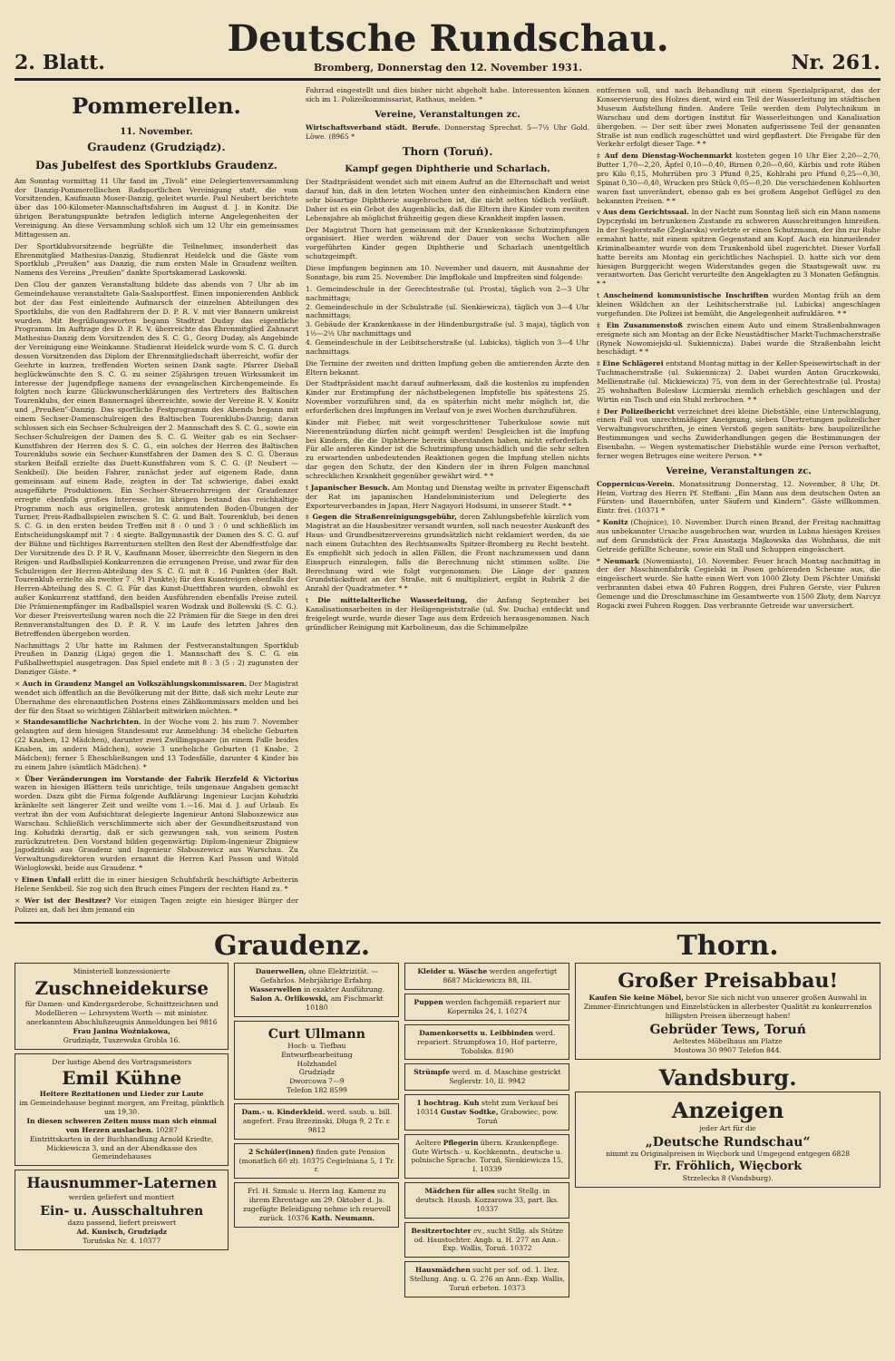2. Blatt.
Deutsche Rundschau.
Bromberg, Donnerstag den 12. November 1931.
Nr. 261.
Pommerellen.
11. November.
Graudenz (Grudziądz).
Das Jubelfest des Sportklubs Graudenz.
Am Sonntag vormittag 11 Uhr fand im „Tivoli“ eine Delegiertenversammlung der Danzig-Pommerellischen Radsportlichen Vereinigung statt, die vom Vorsitzenden, Kaufmann Moser-Danzig, geleitet wurde. Paul Neubert berichtete über das 100-Kilometer-Mannschaftsfahren im August d. J. in Konitz. Die übrigen Beratungspunkte betrafen lediglich interne Angelegenheiten der Vereinigung. An diese Versammlung schloß sich um 12 Uhr ein gemeinsames Mittagessen an.
Der Sportklubvorsitzende begrüßte die Teilnehmer, insonderheit das Ehrenmitglied Mathesius-Danzig, Studienrat Heidelck und die Gäste vom Sportklub „Preußen“ aus Danzig, die zum ersten Male in Graudenz weilten. Namens des Vereins „Preußen“ dankte Sportskamerad Laskowski.
Den Clou der ganzen Veranstaltung bildete das abends von 7 Uhr ab im Gemeindehause veranstaltete Gala-Saalsportfest. Einen imponierenden Anblick bot der das Fest einleitende Aufmarsch der einzelnen Abteilungen des Sportklubs, die von den Radfahrern der D. P. R. V. mit vier Bannern umkreist wurden. Mit Begrüßungsworten begann Stadtrat Duday das eigentliche Programm. Im Auftrage des D. P. R. V. überreichte das Ehrenmitglied Zahnarzt Mathesius-Danzig dem Vorsitzenden des S. C. G., Georg Duday, als Angebinde der Vereinigung eine Weinkanne. Studienrat Heidelck wurde vom S. C. G. durch dessen Vorsitzenden das Diplom der Ehrenmitgliedschaft überreicht, wofür der Geehrte in kurzen, treffenden Worten seinen Dank sagte. Pfarrer Dieball beglückwünschte den S. C. G. zu seiner 25jährigen treuen Wirksamkeit im Interesse der Jugendpflege namens der evangelischen Kirchengemeinde. Es folgten noch kurze Glückwunscherklärungen des Vertreters des Baltischen Tourenklubs, der einen Bannernagel überreichte, sowie der Vereine R. V. Konitz und „Preußen“-Danzig. Das sportliche Festprogramm des Abends begann mit einem Sechser-Damenschulreigen des Baltischen Tourenklubs-Danzig; daran schlossen sich ein Sechser-Schulreigen der 2. Mannschaft des S. C. G., sowie ein Sechser-Schulreigen der Damen des S. C. G. Weiter gab es ein Sechser-Kunstfahren der Herren des S. C. G., ein solches der Herren des Baltischen Tourenklubs sowie ein Sechser-Kunstfahren der Damen des S. C. G. Überaus starken Beifall erzielte das Duett-Kunstfahren vom S. C. G. (P. Neubert — Senkbeil). Die beiden Fahrer, zunächst jeder auf eigenem Rade, dann gemeinsam auf einem Rade, zeigten in der Tat schwierige, dabei exakt ausgeführte Produktionen. Ein Sechser-Steuerrohrreigen der Graudenzer erregte ebenfalls großes Interesse. Im übrigen bestand das reichhaltige Programm noch aus originellen, grotesk anmutenden Boden-Übungen der Turner, Preis-Radballspielen zwischen S. C. G. und Balt. Tourenklub, bei denen S. C. G. in den ersten beiden Treffen mit 8 : 0 und 3 : 0 und schließlich im Entscheidungskampf mit 7 : 4 siegte. Ballgymnastik der Damen des S. C. G. auf der Bühne und tüchtiges Barrenturnen stellten den Rest der Abendfestfolge dar. Der Vorsitzende des D. P. R. V., Kaufmann Moser, überreichte den Siegern in den Reigen- und Radballspiel-Konkurrenzen die errungenen Preise, und zwar für den Schulreigen der Herren-Abteilung des S. C. G. mit 8 . 16 Punkten (der Balt. Tourenklub erzielte als zweiter 7 . 91 Punkte); für den Kunstreigen ebenfalls der Herren-Abteilung des S. C. G. Für das Kunst-Duettfahren wurden, obwohl es außer Konkurrenz stattfand, den beiden Ausführenden ebenfalls Preise zuteil. Die Prämienempfänger im Radballspiel waren Wodzak und Bollewski (S. C. G.). Vor dieser Preisverteilung waren noch die 22 Prämien für die Siege in den drei Rennveranstaltungen des D. P. R. V. im Laufe des letzten Jahres den Betreffenden übergeben worden.
Nachmittags 2 Uhr hatte im Rahmen der Festveranstaltungen Sportklub Preußen in Danzig (Liga) gegen die 1. Mannschaft des S. C. G. ein Fußballwettspiel ausgetragen. Das Spiel endete mit 8 : 3 (5 : 2) zugunsten der Danziger Gäste. *
× Auch in Graudenz Mangel an Volkszählungskommissaren. Der Magistrat wendet sich öffentlich an die Bevölkerung mit der Bitte, daß sich mehr Leute zur Übernahme des ehrenamtlichen Postens eines Zählkommissars melden und bei der für den Staat so wichtigen Zählarbeit mitwirken möchten. *
× Standesamtliche Nachrichten. In der Woche vom 2. bis zum 7. November gelangten auf dem hiesigen Standesamt zur Anmeldung: 34 eheliche Geburten (22 Knaben, 12 Mädchen), darunter zwei Zwillingspaare (in einem Falle beides Knaben, im andern Mädchen), sowie 3 uneheliche Geburten (1 Knabe, 2 Mädchen); ferner 5 Eheschließungen und 13 Todesfälle, darunter 4 Kinder bis zu einem Jahre (sämtlich Mädchen). *
× Über Veränderungen im Vorstande der Fabrik Herzfeld & Victorius waren in hiesigen Blättern teils unrichtige, teils ungenaue Angaben gemacht worden. Dazu gibt die Firma folgende Aufklärung: Ingenieur Lucjan Kołudzki kränkelte seit längerer Zeit und weilte vom 1.—16. Mai d. J. auf Urlaub. Es vertrat ihn der vom Aufsichtsrat delegierte Ingenieur Antoni Słaboszewicz aus Warschau. Schließlich verschlimmerte sich aber der Gesundheitszustand von Ing. Kołudzki derartig, daß er sich gezwungen sah, von seinem Posten zurückzutreten. Den Vorstand bilden gegenwärtig: Diplom-Ingenieur Zbigniew Jagodziński aus Graudenz und Ingenieur Słaboszewicz aus Warschau. Zu Verwaltungsdirektoren wurden ernannt die Herren Karl Passon und Witold Wielogłowski, beide aus Graudenz. *
v Einen Unfall erlitt die in einer hiesigen Schuhfabrik beschäftigte Arbeiterin Helene Senkbeil. Sie zog sich den Bruch eines Fingers der rechten Hand zu. *
× Wer ist der Besitzer? Vor einigen Tagen zeigte ein hiesiger Bürger der Polizei an, daß bei ihm jemand ein
Fahrrad eingestellt und dies bisher nicht abgeholt habe. Interessenten können sich im 1. Polizeikommissariat, Rathaus, melden. *
Vereine, Veranstaltungen zc.
Wirtschaftsverband städt. Berufe. Donnerstag Sprechst. 5—7½ Uhr Gold. Löwe. (8965 *
Thorn (Toruń).
Kampf gegen Diphtherie und Scharlach.
Der Stadtpräsident wendet sich mit einem Aufruf an die Elternschaft und weist darauf hin, daß in den letzten Wochen unter den einheimischen Kindern eine sehr bösartige Diphtherie ausgebrochen ist, die nicht selten tödlich verläuft. Daher ist es ein Gebot des Augenblicks, daß die Eltern ihre Kinder vom zweiten Lebensjahre ab möglichst frühzeitig gegen diese Krankheit impfen lassen.
Der Magistrat Thorn hat gemeinsam mit der Krankenkasse Schutzimpfungen organisiert. Hier werden während der Dauer von sechs Wochen alle vorgeführten Kinder gegen Diphtherie und Scharlach unentgeltlich schutzgeimpft.
Diese Impfungen beginnen am 10. November und dauern, mit Ausnahme der Sonntage, bis zum 25. November. Die Impflokale und Impfzeiten sind folgende:
1. Gemeindeschule in der Gerechtestraße (ul. Prosta), täglich von 2—3 Uhr nachmittags;
2. Gemeindeschule in der Schulstraße (ul. Sienkiewicza), täglich von 3—4 Uhr nachmittags;
3. Gebäude der Krankenkasse in der Hindenburgstraße (ul. 3 maja), täglich von 1½—2½ Uhr nachmittags und
4. Gemeindeschule in der Leibitscherstraße (ul. Lubicka), täglich von 3—4 Uhr nachmittags.
Die Termine der zweiten und dritten Impfung geben die amtierenden Ärzte den Eltern bekannt.
Der Stadtpräsident macht darauf aufmerksam, daß die kostenlos zu impfenden Kinder zur Erstimpfung der nächstbelegenen Impfstelle bis spätestens 25. November vorzuführen sind, da es späterhin nicht mehr möglich ist, die erforderlichen drei Impfungen im Verlauf von je zwei Wochen durchzuführen.
Kinder mit Fieber, mit weit vorgeschrittener Tuberkulose sowie mit Nierenentzündung dürfen nicht geimpft werden! Desgleichen ist die Impfung bei Kindern, die die Diphtherie bereits überstanden haben, nicht erforderlich. Für alle anderen Kinder ist die Schutzimpfung unschädlich und die sehr selten zu erwartenden unbedeutenden Reaktionen gegen die Impfung stellen nichts dar gegen den Schutz, der den Kindern der in ihren Folgen manchmal schrecklichen Krankheit gegenüber gewährt wird. * *
t Japanischer Besuch. Am Montag und Dienstag weilte in privater Eigenschaft der Rat im japanischen Handelsministerium und Delegierte des Exporteurverbandes in Japan, Herr Nagayori Hodsumi, in unserer Stadt. * *
‡ Gegen die Straßenreinigungsgebühr, deren Zahlungsbefehle kürzlich vom Magistrat an die Hausbesitzer versandt wurden, soll nach neuester Auskunft des Haus- und Grundbesitzervereins grundsätzlich nicht reklamiert werden, da sie nach einem Gutachten des Rechtsanwalts Spitzer-Bromberg zu Recht besteht. Es empfiehlt sich jedoch in allen Fällen, die Front nachzumessen und dann Einspruch einzulegen, falls die Berechnung nicht stimmen sollte. Die Berechnung wird wie folgt vorgenommen: Die Länge der ganzen Grundstücksfront an der Straße, mit 6 multipliziert, ergibt in Rubrik 2 die Anzahl der Quadratmeter. * *
t Die mittelalterliche Wasserleitung, die Anfang September bei Kanalisationsarbeiten in der Heiligengeiststraße (ul. Św. Ducha) entdeckt und freigelegt wurde, wurde dieser Tage aus dem Erdreich herausgenommen. Nach gründlicher Reinigung mit Karbolineum, das die Schimmelpilze
entfernen soll, und nach Behandlung mit einem Spezialpräparat, das der Konservierung des Holzes dient, wird ein Teil der Wasserleitung im städtischen Museum Aufstellung finden. Andere Teile werden dem Polytechnikum in Warschau und dem dortigen Institut für Wasserleitungen und Kanalisation übergeben. — Der seit über zwei Monaten aufgerissene Teil der genannten Straße ist nun endlich zugeschüttet und wird gepflastert. Die Freigabe für den Verkehr erfolgt dieser Tage. * *
‡ Auf dem Dienstag-Wochenmarkt kosteten gegen 10 Uhr Eier 2,20—2,70, Butter 1,70—2,20, Äpfel 0,10—0,40, Birnen 0,20—0,60, Kürbis und rote Rüben pro Kilo 0,15, Mohrrüben pro 3 Pfund 0,25, Kohlrabi pro Pfund 0,25—0,30, Spinat 0,30—0,40, Wrucken pro Stück 0,05—0,20. Die verschiedenen Kohlsorten waren fast unverändert, ebenso gab es bei großem Angebot Geflügel zu den bekannten Preisen. * *
v Aus dem Gerichtssaal. In der Nacht zum Sonntag ließ sich ein Mann namens Dypczyński im betrunkenen Zustande zu schweren Ausschreitungen hinreißen. In der Seglerstraße (Żeglarska) verletzte er einen Schutzmann, der ihn zur Ruhe ermahnt hatte, mit einem spitzen Gegenstand am Kopf. Auch ein hinzueilender Kriminalbeamter wurde von dem Trunkenbold übel zugerichtet. Dieser Vorfall hatte bereits am Montag ein gerichtliches Nachspiel. D. hatte sich vor dem hiesigen Burggericht wegen Widerstandes gegen die Staatsgewalt usw. zu verantworten. Das Gericht verurteilte den Angeklagten zu 3 Monaten Gefängnis. * *
t Anscheinend kommunistische Inschriften wurden Montag früh an dem kleinen Wäldchen an der Leibitscherstraße (ul. Lubicka) angeschlagen vorgefunden. Die Polizei ist bemüht, die Angelegenheit aufzuklären. * *
‡ Ein Zusammenstoß zwischen einem Auto und einem Straßenbahnwagen ereignete sich am Montag an der Ecke Neustädtischer Markt-Tuchmacherstraße (Rynek Nowomiejski-ul. Sukiennicza). Dabei wurde die Straßenbahn leicht beschädigt. * *
‡ Eine Schlägerei entstand Montag mittag in der Keller-Speisewirtschaft in der Tuchmacherstraße (ul. Sukiennicza) 2. Dabei wurden Anton Gruczkowski, Mellienstraße (ul. Mickiewicza) 75, von dem in der Gerechtestraße (ul. Prosta) 25 wohnhaften Bolesław Licznierski ziemlich erheblich geschlagen und der Wirtin ein Tisch und ein Stuhl zerbrochen. * *
‡ Der Polizeibericht verzeichnet drei kleine Diebstähle, eine Unterschlagung, einen Fall von unrechtmäßiger Aneignung, sieben Übertretungen polizeilicher Verwaltungsvorschriften, je einen Verstoß gegen sanitäts- bzw. baupolizeiliche Bestimmungen und sechs Zuwiderhandlungen gegen die Bestimmungen der Eisenbahn. — Wegen systematischer Diebstähle wurde eine Person verhaftet, ferner wegen Betruges eine weitere Person. * *
Vereine, Veranstaltungen zc.
Coppernicus-Verein. Monatssitzung Donnerstag, 12. November, 8 Uhr, Dt. Heim, Vortrag des Herrn Pf. Steffani: „Ein Mann aus dem deutschen Osten an Fürsten- und Bauernhöfen, unter Säufern und Kindern“. Gäste willkommen. Eintr. frei. (10371 *
* Konitz (Chojnice), 10. November. Durch einen Brand, der Freitag nachmittag aus unbekannter Ursache ausgebrochen war, wurden in Lubna hiesigen Kreises auf dem Grundstück der Frau Anastazja Majkowska das Wohnhaus, die mit Getreide gefüllte Scheune, sowie ein Stall und Schuppen eingeäschert.
* Neumark (Nowemiasto), 10. November. Feuer brach Montag nachmittag in der der Maschinenfabrik Cegielski in Posen gehörenden Scheune aus, die eingeäschert wurde. Sie hatte einen Wert von 1000 Złoty. Dem Pächter Umiński verbrannten dabei etwa 40 Fuhren Roggen, drei Fuhren Gerste, vier Fuhren Gemenge und die Dreschmaschine im Gesamtwerte von 1500 Złoty, dem Narcyz Rogacki zwei Fuhren Roggen. Das verbrannte Getreide war unversichert.
Graudenz.
Ministeriell konzessionierte
Zuschneidekurse
für Damen- und Kindergarderobe, Schnittzeichnen und Modellieren — Lehrsystem Worth — mit minister. anerkanntem Abschlußzeugnis Anmeldungen bei 9816
Frau Janina Woźniakowa,
Grudziądz, Tuszewska Grobla 16.
Der lustige Abend des Vortragsmeisters
Emil Kühne
Heitere Rezitationen und Lieder zur Laute
im Gemeindehause beginnt morgen, am Freitag, pünktlich um 19,30.
In diesen schweren Zeiten muss man sich einmal von Herzen auslachen. 10287
Eintrittskarten in der Buchhandlung Arnold Kriedte, Mickiewicza 3, und an der Abendkasse des Gemeindehauses
Hausnummer-Laternen
werden geliefert und montiert
Ein- u. Ausschaltuhren
dazu passend, liefert preiswert
Ad. Kunisch, Grudziądz
Toruńska Nr. 4. 10377
Dauerwellen, ohne Elektrizität. — Gefahrlos. Mehrjährige Erfahrg. Wasserwellen in exakter Ausführung. Salon A. Orlikowski, am Fischmarkt 10180
Curt Ullmann
Hoch- u. Tiefbau
Entwurfbearbeitung
Holzhandel
Grudziądz
Dworcowa 7—9
Telefon 182 8599
Dam.- u. Kinderkleid. werd. saub. u. bill. angefert. Frau Brzezinski, Długa 9, 2 Tr. r. 9812
2 Schüler(innen) finden gute Pension (monatlich 60 zł). 10375 Cegielniana 5, 1 Tr. r.
Frl. H. Szmalc u. Herrn Ing. Kamenz zu ihrem Ehrentage am 29. Oktober d. Js. zugefügte Beleidigung nehme ich reuevoll zurück. 10376 Kath. Neumann.
Kleider u. Wäsche werden angefertigt 8687 Mickiewicza 88, III.
Puppen werden fachgemäß repariert nur Kopernika 24, I. 10274
Damenkorsetts u. Leibbinden werd. repariert. Strumpfowa 10, Hof parterre, Tobolska. 8190
Strümpfe werd. m. d. Maschine gestrickt Seglerstr. 10, II. 9942
1 hochtrag. Kuh steht zum Verkauf bei 10314 Gustav Sodtke, Grabowiec, pow. Toruń
Aeltere Pflegerin übern. Krankenpflege. Gute Wirtsch.- u. Kochkenntn., deutsche u. polnische Sprache. Toruń, Sienkiewicza 15, I. 10339
Mädchen für alles sucht Stellg. in deutsch. Haush. Kozzarowa 33, part. lks. 10337
Besitzertochter ev., sucht Stllg. als Stütze od. Haustochter. Angb. u. H. 277 an Ann.-Exp. Wallis, Toruń. 10372
Hausmädchen sucht per sof. od. 1. Dez. Stellung. Ang. u. G. 276 an Ann.-Exp. Wallis, Toruń erbeten. 10373
Thorn.
Großer Preisabbau!
Kaufen Sie keine Möbel, bevor Sie sich nicht von unserer großen Auswahl in Zimmer-Einrichtungen und Einzelstücken in allerbester Qualität zu konkurrenzlos billigsten Preisen überzeugt haben!
Gebrüder Tews, Toruń
Aeltestes Möbelhaus am Platze
Mostowa 30 9907 Telefon 844.
Vandsburg.
Anzeigen
jeder Art für die
„Deutsche Rundschau“
nimmt zu Originalpreisen in Więcbork und Umgegend entgegen 6828
Fr. Fröhlich, Więcbork
Strzelecka 8 (Vandsburg).